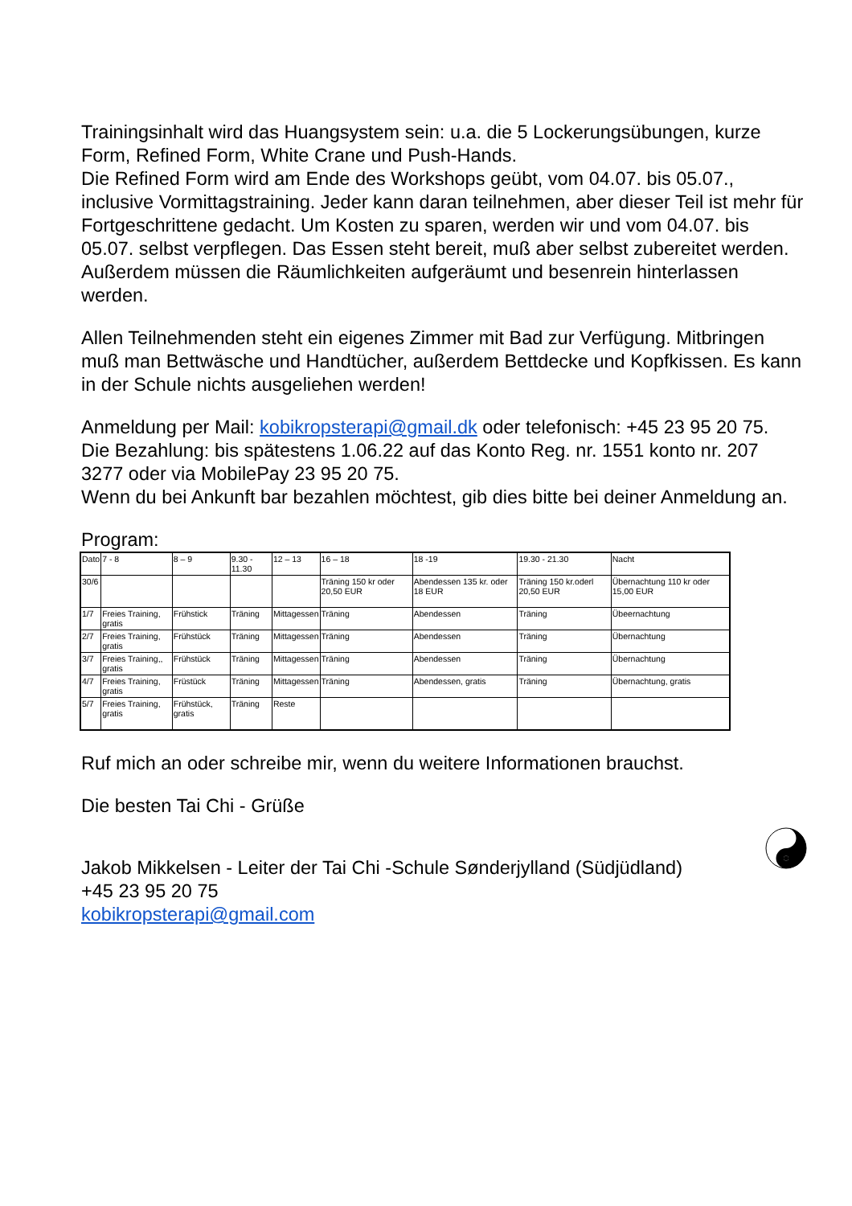Trainingsinhalt wird das Huangsystem sein: u.a. die 5 Lockerungsübungen, kurze Form, Refined Form, White Crane und Push-Hands.
Die Refined Form wird am Ende des Workshops geübt, vom 04.07. bis 05.07., inclusive Vormittagstraining. Jeder kann daran teilnehmen, aber dieser Teil ist mehr für Fortgeschrittene gedacht. Um Kosten zu sparen, werden wir und vom 04.07. bis 05.07. selbst verpflegen. Das Essen steht bereit, muß aber selbst zubereitet werden. Außerdem müssen die Räumlichkeiten aufgeräumt und besenrein hinterlassen werden.
Allen Teilnehmenden steht ein eigenes Zimmer mit Bad zur Verfügung. Mitbringen muß man Bettwäsche und Handtücher, außerdem Bettdecke und Kopfkissen. Es kann in der Schule nichts ausgeliehen werden!
Anmeldung per Mail: kobikropsterapi@gmail.dk oder telefonisch: +45 23 95 20 75.
Die Bezahlung: bis spätestens 1.06.22 auf das Konto Reg. nr. 1551 konto nr. 207 3277 oder via MobilePay 23 95 20 75.
Wenn du bei Ankunft bar bezahlen möchtest, gib dies bitte bei deiner Anmeldung an.
Program:
| Dato | 7 - 8 | 8 – 9 | 9.30 - 11.30 | 12 – 13 | 16 – 18 | 18 -19 | 19.30 - 21.30 | Nacht |
| 30/6 | | | | | Träning 150 kr oder 20,50 EUR | Abendessen 135 kr. oder 18 EUR | Träning 150 kr.oderl 20,50 EUR | Übernachtung 110 kr oder 15,00 EUR |
| 1/7 | Freies Training, gratis | Frühstick | Träning | Mittagessen | Träning | Abendessen | Träning | Übeernachtung |
| 2/7 | Freies Training, gratis | Frühstück | Träning | Mittagessen | Träning | Abendessen | Träning | Übernachtung |
| 3/7 | Freies Training,, gratis | Frühstück | Träning | Mittagessen | Träning | Abendessen | Träning | Übernachtung |
| 4/7 | Freies Training, gratis | Früstück | Träning | Mittagessen | Träning | Abendessen, gratis | Träning | Übernachtung, gratis |
| 5/7 | Freies Training, gratis | Frühstück, gratis | Träning | Reste | | | | |
Ruf mich an oder schreibe mir, wenn du weitere Informationen brauchst.
Die besten Tai Chi - Grüße
Jakob Mikkelsen - Leiter der Tai Chi -Schule Sønderjylland (Südjüdland)
+45 23 95 20 75
kobikropsterapi@gmail.com